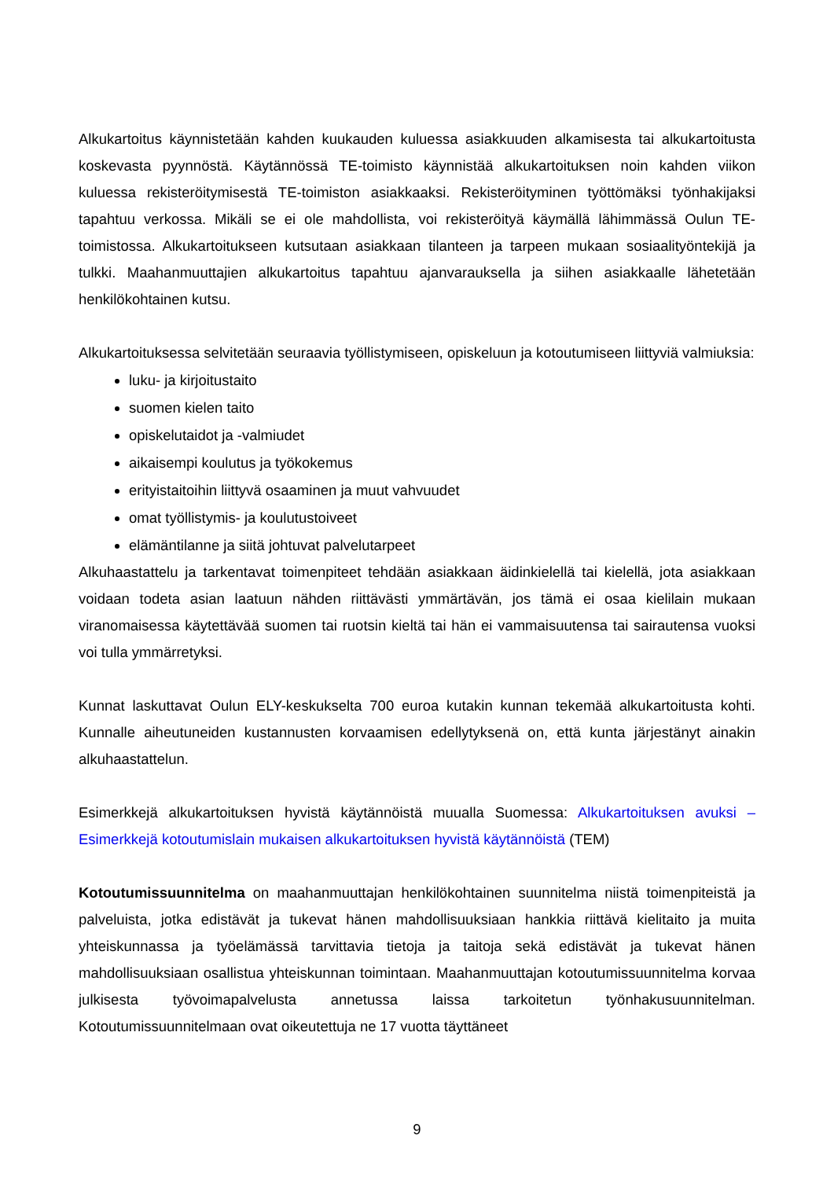Alkukartoitus käynnistetään kahden kuukauden kuluessa asiakkuuden alkamisesta tai alkukartoitusta koskevasta pyynnöstä. Käytännössä TE-toimisto käynnistää alkukartoituksen noin kahden viikon kuluessa rekisteröitymisestä TE-toimiston asiakkaaksi. Rekisteröityminen työttömäksi työnhakijaksi tapahtuu verkossa. Mikäli se ei ole mahdollista, voi rekisteröityä käymällä lähimmässä Oulun TE-toimistossa. Alkukartoitukseen kutsutaan asiakkaan tilanteen ja tarpeen mukaan sosiaalityöntekijä ja tulkki. Maahanmuuttajien alkukartoitus tapahtuu ajanvarauksella ja siihen asiakkaalle lähetetään henkilökohtainen kutsu.
Alkukartoituksessa selvitetään seuraavia työllistymiseen, opiskeluun ja kotoutumiseen liittyviä valmiuksia:
luku- ja kirjoitustaito
suomen kielen taito
opiskelutaidot ja -valmiudet
aikaisempi koulutus ja työkokemus
erityistaitoihin liittyvä osaaminen ja muut vahvuudet
omat työllistymis- ja koulutustoiveet
elämäntilanne ja siitä johtuvat palvelutarpeet
Alkuhaastattelu ja tarkentavat toimenpiteet tehdään asiakkaan äidinkielellä tai kielellä, jota asiakkaan voidaan todeta asian laatuun nähden riittävästi ymmärtävän, jos tämä ei osaa kielilain mukaan viranomaisessa käytettävää suomen tai ruotsin kieltä tai hän ei vammaisuutensa tai sairautensa vuoksi voi tulla ymmärretyksi.
Kunnat laskuttavat Oulun ELY-keskukselta 700 euroa kutakin kunnan tekemää alkukartoitusta kohti. Kunnalle aiheutuneiden kustannusten korvaamisen edellytyksenä on, että kunta järjestänyt ainakin alkuhaastattelun.
Esimerkkejä alkukartoituksen hyvistä käytännöistä muualla Suomessa: Alkukartoituksen avuksi – Esimerkkejä kotoutumislain mukaisen alkukartoituksen hyvistä käytännöistä (TEM)
Kotoutumissuunnitelma on maahanmuuttajan henkilökohtainen suunnitelma niistä toimenpiteistä ja palveluista, jotka edistävät ja tukevat hänen mahdollisuuksiaan hankkia riittävä kielitaito ja muita yhteiskunnassa ja työelämässä tarvittavia tietoja ja taitoja sekä edistävät ja tukevat hänen mahdollisuuksiaan osallistua yhteiskunnan toimintaan. Maahanmuuttajan kotoutumissuunnitelma korvaa julkisesta työvoimapalvelusta annetussa laissa tarkoitetun työnhakusuunnitelman. Kotoutumissuunnitelmaan ovat oikeutettuja ne 17 vuotta täyttäneet
9